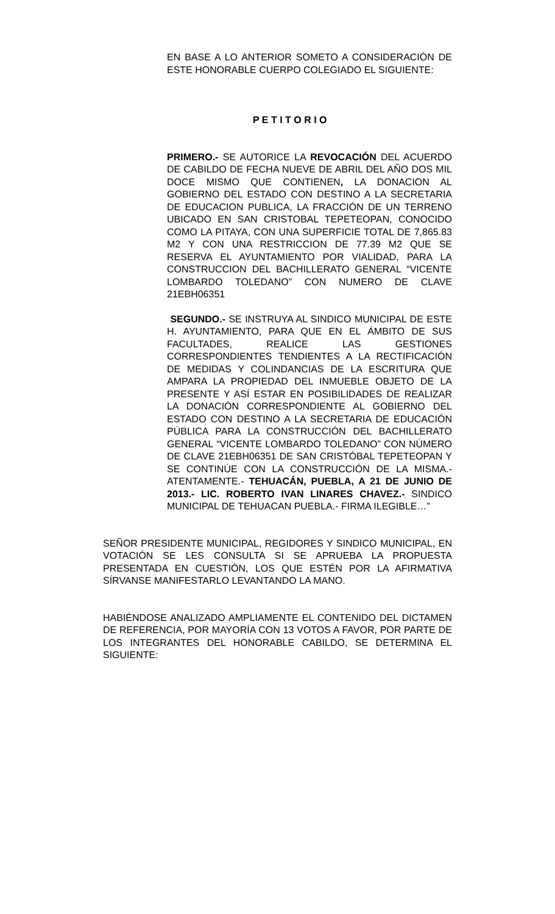EN BASE A LO ANTERIOR SOMETO A CONSIDERACIÓN DE ESTE HONORABLE CUERPO COLEGIADO EL SIGUIENTE:
P E T I T O R I O
PRIMERO.- SE AUTORICE LA REVOCACIÓN DEL ACUERDO DE CABILDO DE FECHA NUEVE DE ABRIL DEL AÑO DOS MIL DOCE MISMO QUE CONTIENEN, LA DONACION AL GOBIERNO DEL ESTADO CON DESTINO A LA SECRETARIA DE EDUCACION PUBLICA, LA FRACCIÓN DE UN TERRENO UBICADO EN SAN CRISTOBAL TEPETEOPAN, CONOCIDO COMO LA PITAYA, CON UNA SUPERFICIE TOTAL DE 7,865.83 M2 Y CON UNA RESTRICCION DE 77.39 M2 QUE SE RESERVA EL AYUNTAMIENTO POR VIALIDAD, PARA LA CONSTRUCCION DEL BACHILLERATO GENERAL “VICENTE LOMBARDO TOLEDANO” CON NUMERO DE CLAVE 21EBH06351
SEGUNDO.- SE INSTRUYA AL SINDICO MUNICIPAL DE ESTE H. AYUNTAMIENTO, PARA QUE EN EL ÁMBITO DE SUS FACULTADES, REALICE LAS GESTIONES CORRESPONDIENTES TENDIENTES A LA RECTIFICACIÓN DE MEDIDAS Y COLINDANCIAS DE LA ESCRITURA QUE AMPARA LA PROPIEDAD DEL INMUEBLE OBJETO DE LA PRESENTE Y ASÍ ESTAR EN POSIBILIDADES DE REALIZAR LA DONACIÓN CORRESPONDIENTE AL GOBIERNO DEL ESTADO CON DESTINO A LA SECRETARIA DE EDUCACIÓN PÚBLICA PARA LA CONSTRUCCIÓN DEL BACHILLERATO GENERAL “VICENTE LOMBARDO TOLEDANO” CON NÚMERO DE CLAVE 21EBH06351 DE SAN CRISTÓBAL TEPETEOPAN Y SE CONTINÚE CON LA CONSTRUCCIÓN DE LA MISMA.- ATENTAMENTE.- TEHUACÁN, PUEBLA, A 21 DE JUNIO DE 2013.- LIC. ROBERTO IVAN LINARES CHAVEZ.- SINDICO MUNICIPAL DE TEHUACAN PUEBLA.- FIRMA ILEGIBLE…”
SEÑOR PRESIDENTE MUNICIPAL, REGIDORES Y SINDICO MUNICIPAL, EN VOTACIÓN SE LES CONSULTA SI SE APRUEBA LA PROPUESTA PRESENTADA EN CUESTIÓN, LOS QUE ESTÉN POR LA AFIRMATIVA SÍRVANSE MANIFESTARLO LEVANTANDO LA MANO.
HABIÉNDOSE ANALIZADO AMPLIAMENTE EL CONTENIDO DEL DICTAMEN DE REFERENCIA, POR MAYORÍA CON 13 VOTOS A FAVOR, POR PARTE DE LOS INTEGRANTES DEL HONORABLE CABILDO, SE DETERMINA EL SIGUIENTE: